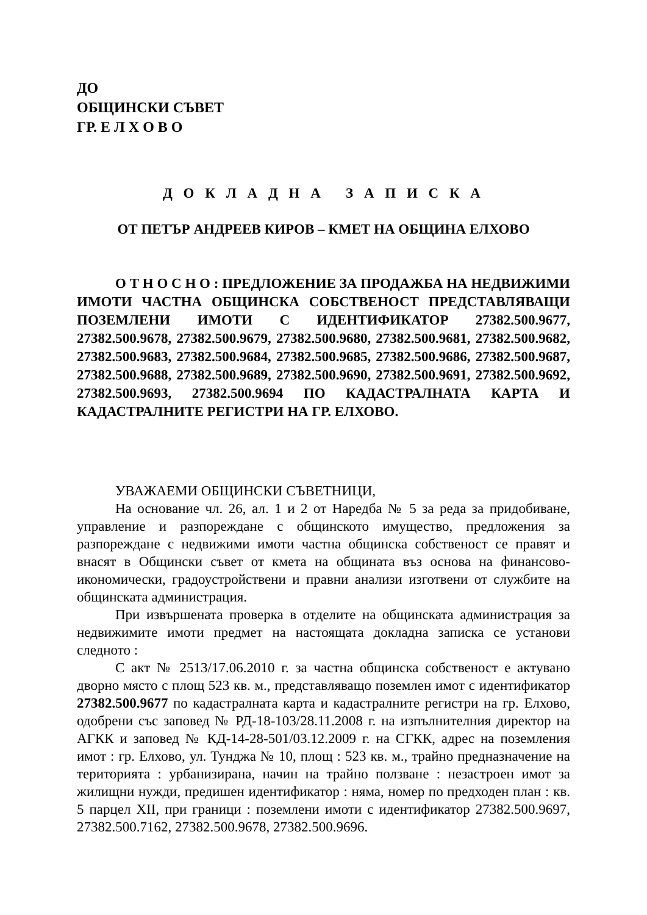ДО
ОБЩИНСКИ СЪВЕТ
ГР. Е Л Х О В О
Д О К Л А Д Н А З А П И С К А
ОТ ПЕТЪР АНДРЕЕВ КИРОВ – КМЕТ НА ОБЩИНА ЕЛХОВО
О Т Н О С Н О : ПРЕДЛОЖЕНИЕ ЗА ПРОДАЖБА НА НЕДВИЖИМИ ИМОТИ ЧАСТНА ОБЩИНСКА СОБСТВЕНОСТ ПРЕДСТАВЛЯВАЩИ ПОЗЕМЛЕНИ ИМОТИ С ИДЕНТИФИКАТОР 27382.500.9677, 27382.500.9678, 27382.500.9679, 27382.500.9680, 27382.500.9681, 27382.500.9682, 27382.500.9683, 27382.500.9684, 27382.500.9685, 27382.500.9686, 27382.500.9687, 27382.500.9688, 27382.500.9689, 27382.500.9690, 27382.500.9691, 27382.500.9692, 27382.500.9693, 27382.500.9694 ПО КАДАСТРАЛНАТА КАРТА И КАДАСТРАЛНИТЕ РЕГИСТРИ НА ГР. ЕЛХОВО.
УВАЖАЕМИ ОБЩИНСКИ СЪВЕТНИЦИ,
На основание чл. 26, ал. 1 и 2 от Наредба № 5 за реда за придобиване, управление и разпореждане с общинското имущество, предложения за разпореждане с недвижими имоти частна общинска собственост се правят и внасят в Общински съвет от кмета на общината въз основа на финансово-икономически, градоустройствени и правни анализи изготвени от службите на общинската администрация.
При извършената проверка в отделите на общинската администрация за недвижимите имоти предмет на настоящата докладна записка се установи следното :
С акт № 2513/17.06.2010 г. за частна общинска собственост е актувано дворно място с площ 523 кв. м., представляващо поземлен имот с идентификатор 27382.500.9677 по кадастралната карта и кадастралните регистри на гр. Елхово, одобрени със заповед № РД-18-103/28.11.2008 г. на изпълнителния директор на АГКК и заповед № КД-14-28-501/03.12.2009 г. на СГКК, адрес на поземления имот : гр. Елхово, ул. Тунджа № 10, площ : 523 кв. м., трайно предназначение на територията : урбанизирана, начин на трайно ползване : незастроен имот за жилищни нужди, предишен идентификатор : няма, номер по предходен план : кв. 5 парцел XII, при граници : поземлени имоти с идентификатор 27382.500.9697, 27382.500.7162, 27382.500.9678, 27382.500.9696.